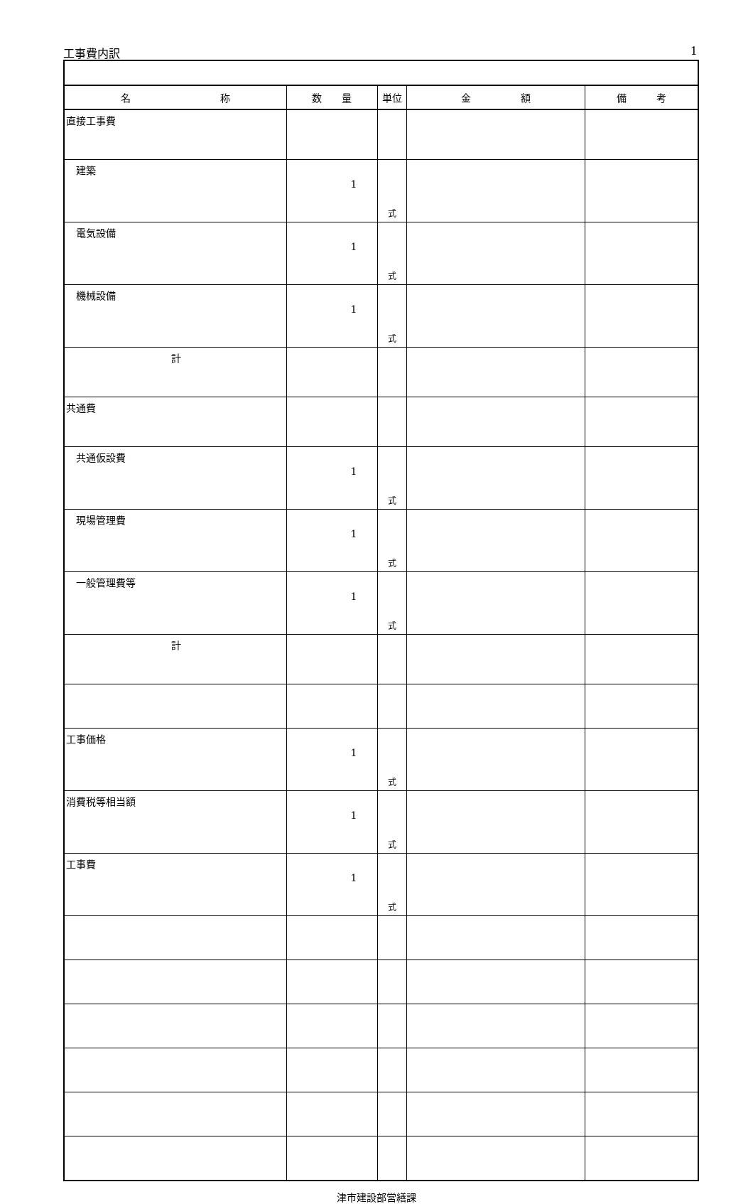工事費内訳 1
| 名 称 | 数 量 | 単位 | 金 額 | 備 考 |
| --- | --- | --- | --- | --- |
| 直接工事費 | | | | |
| 建築 | 1 | 式 | | |
| 電気設備 | 1 | 式 | | |
| 機械設備 | 1 | 式 | | |
| 計 | | | | |
| 共通費 | | | | |
| 共通仮設費 | 1 | 式 | | |
| 現場管理費 | 1 | 式 | | |
| 一般管理費等 | 1 | 式 | | |
| 計 | | | | |
| 工事価格 | 1 | 式 | | |
| 消費税等相当額 | 1 | 式 | | |
| 工事費 | 1 | 式 | | |
津市建設部営繕課